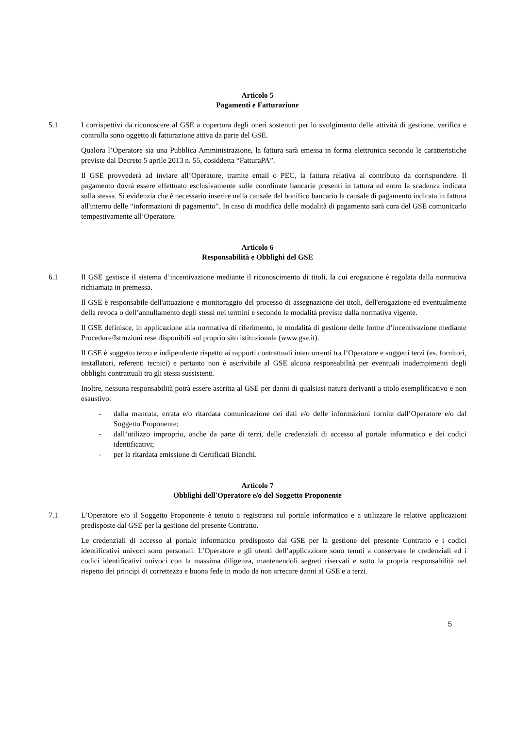Articolo 5
Pagamenti e Fatturazione
5.1 I corrispettivi da riconoscere al GSE a copertura degli oneri sostenuti per lo svolgimento delle attività di gestione, verifica e controllo sono oggetto di fatturazione attiva da parte del GSE.
Qualora l’Operatore sia una Pubblica Amministrazione, la fattura sarà emessa in forma elettronica secondo le caratteristiche previste dal Decreto 5 aprile 2013 n. 55, cosiddetta “FatturaPA”.
Il GSE provvederà ad inviare all’Operatore, tramite email o PEC, la fattura relativa al contributo da corrispondere. Il pagamento dovrà essere effettuato esclusivamente sulle coordinate bancarie presenti in fattura ed entro la scadenza indicata sulla stessa. Si evidenzia che è necessario inserire nella causale del bonifico bancario la causale di pagamento indicata in fattura all'interno delle “informazioni di pagamento”. In caso di modifica delle modalità di pagamento sarà cura del GSE comunicarlo tempestivamente all’Operatore.
Articolo 6
Responsabilità e Obblighi del GSE
6.1 Il GSE gestisce il sistema d’incentivazione mediante il riconoscimento di titoli, la cui erogazione è regolata dalla normativa richiamata in premessa.
Il GSE è responsabile dell'attuazione e monitoraggio del processo di assegnazione dei titoli, dell'erogazione ed eventualmente della revoca o dell’annullamento degli stessi nei termini e secondo le modalità previste dalla normativa vigente.
Il GSE definisce, in applicazione alla normativa di riferimento, le modalità di gestione delle forme d’incentivazione mediante Procedure/Istruzioni rese disponibili sul proprio sito istituzionale (www.gse.it).
Il GSE è soggetto terzo e indipendente rispetto ai rapporti contrattuali intercorrenti tra l’Operatore e soggetti terzi (es. fornitori, installatori, referenti tecnici) e pertanto non è ascrivibile al GSE alcuna responsabilità per eventuali inadempimenti degli obblighi contrattuali tra gli stessi sussistenti.
Inoltre, nessuna responsabilità potrà essere ascritta al GSE per danni di qualsiasi natura derivanti a titolo esemplificativo e non esaustivo:
- dalla mancata, errata e/o ritardata comunicazione dei dati e/o delle informazioni fornite dall’Operatore e/o dal Soggetto Proponente;
- dall’utilizzo improprio, anche da parte di terzi, delle credenziali di accesso al portale informatico e dei codici identificativi;
- per la ritardata emissione di Certificati Bianchi.
Articolo 7
Obblighi dell'Operatore e/o del Soggetto Proponente
7.1 L’Operatore e/o il Soggetto Proponente è tenuto a registrarsi sul portale informatico e a utilizzare le relative applicazioni predisposte dal GSE per la gestione del presente Contratto.
Le credenziali di accesso al portale informatico predisposto dal GSE per la gestione del presente Contratto e i codici identificativi univoci sono personali. L’Operatore e gli utenti dell’applicazione sono tenuti a conservare le credenziali ed i codici identificativi univoci con la massima diligenza, mantenendoli segreti riservati e sotto la propria responsabilità nel rispetto dei principi di correttezza e buona fede in modo da non arrecare danni al GSE e a terzi.
5